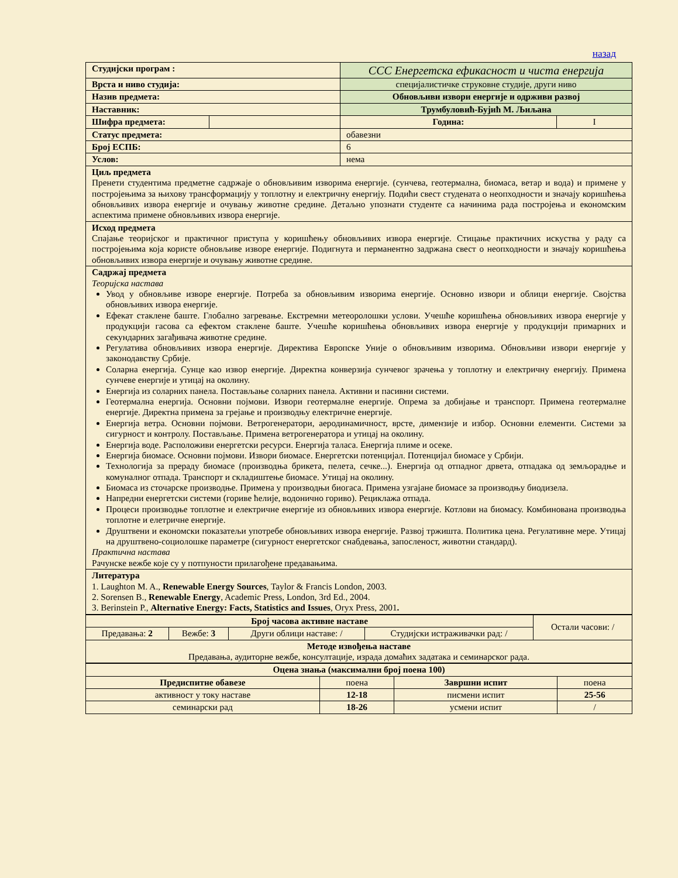назад
| Студијски програм : | | ССС Енергетска ефикасност и чиста енергија | | |
| Врста и ниво студија: | | специјалистичке струковне студије, други ниво | | |
| Назив предмета: | | Обновљиви извори енергије и одрживи развој | | |
| Наставник: | | Трумбуловић-Бујић М. Љиљана | | |
| Шифра предмета: | | | Година: | I |
| Статус предмета: | | | обавезни | |
| Број ЕСПБ: | | | 6 | |
| Услов: | | | нема | |
| Циљ предмета Пренети студентима предметне садржаје о обновљивим изворима енергије. (сунчева, геотермална, биомаса, ветар и вода) и примене у постројењима за њихову трансформацију у топлотну и електричну енергију. Подићи свест студената о неопходности и значају коришћења обновљивих извора енергије и очувању животне средине. Детаљно упознати студенте са начинима рада постројења и економским аспектима примене обновљивих извора енергије. | | | | |
| Исход предмета Спајање теоријског и практичног приступа у коришћењу обновљивих извора енергије. Стицање практичних искуства у раду са постројењима која користе обновљиве изворе енергије. Подигнута и перманентно задржана свест о неопходности и значају коришћења обновљивих извора енергије и очувању животне средине. | | | | |
| Садржај предмета Теоријска настава Увод у обновљиве изворе енергије. Потреба за обновљивим изворима енергије. Основно извори и облици енергије. Својства обновљивих извора енергије. Ефекат стаклене баште. Глобално загревање. Екстремни метеоролошки услови. Учешће коришћења обновљивих извора енергије у продукцији гасова са ефектом стаклене баште. Учешће коришћења обновљивих извора енергије у продукцији примарних и секундарних загађивача животне средине. Регулатива обновљивих извора енергије. Директива Европске Уније о обновљивим изворима. Обновљиви извори енергије у законодавству Србије. Соларна енергија. Сунце као извор енергије. Директна конверзија сунчевог зрачења у топлотну и електричну енергију. Примена сунчеве енергије и утицај на околину. Енергија из соларних панела. Постављање соларних панела. Активни и пасивни системи. Геотермална енергија. Основни појмови. Извори геотермалне енергије. Опрема за добијање и транспорт. Примена геотермалне енергије. Директна примена за грејање и производњу електричне енергије. Енергија ветра. Основни појмови. Ветрогенератори, аеродинамичност, врсте, димензије и избор. Основни елементи. Системи за сигурност и контролу. Постављање. Примена ветрогенератора и утицај на околину. Енергија воде. Расположиви енергетски ресурси. Енергија таласа. Енергија плиме и осеке. Енергија биомасе. Основни појмови. Извори биомасе. Енергетски потенцијал. Потенцијал биомасе у Србији. Технологија за прераду биомасе (производња брикета, пелета, сечке...). Енергија од отпадног дрвета, отпадака од земљорадње и комуналног отпада. Транспорт и складиштење биомасе. Утицај на околину. Биомаса из сточарске производње. Примена у производњи биогаса. Примена узгајане биомасе за производњу биодизела. Напредни енергетски системи (гориве ћелије, водонично гориво). Рециклажа отпада. Процеси производње топлотне и електричне енергије из обновљивих извора енергије. Котлови на биомасу. Комбинована производња топлотне и елетричне енергије. Друштвени и економски показатељи употребе обновљивих извора енергије. Развој тржишта. Политика цена. Регулативне мере. Утицај на друштвено-социолошке параметре (сигурност енергетског снабдевања, запосленост, животни стандард). Практична настава Рачунске вежбе које су у потпуности прилагођене предавањима. | | | | |
| Литература 1. Laughton M. A., Renewable Energy Sources , Taylor & Francis London, 2003. 2. Sorensen B., Renewable Energy , Academic Press, London, 3rd Ed., 2004. 3. Berinstein P., Alternative Energy: Facts, Statistics and Issues , Oryx Press, 2001 . | | | | |
| Број часова активне наставе | | | | Остали часови: / |
| Предавања: 2 | Вежбе: 3 | Други облици наставе: / | Студијски истраживачки рад: / | |
| Методе извођења наставе Предавања, аудиторне вежбе, консултације, израда домаћих задатака и семинарског рада. | | | | |
| Оцена знања (максимални број поена 100) | | | |
| Предиспитне обавезе | поена | Завршни испит | поена |
| активност у току наставе | 12-18 | писмени испит | 25-56 |
| семинарски рад | 18-26 | усмени испит | / |